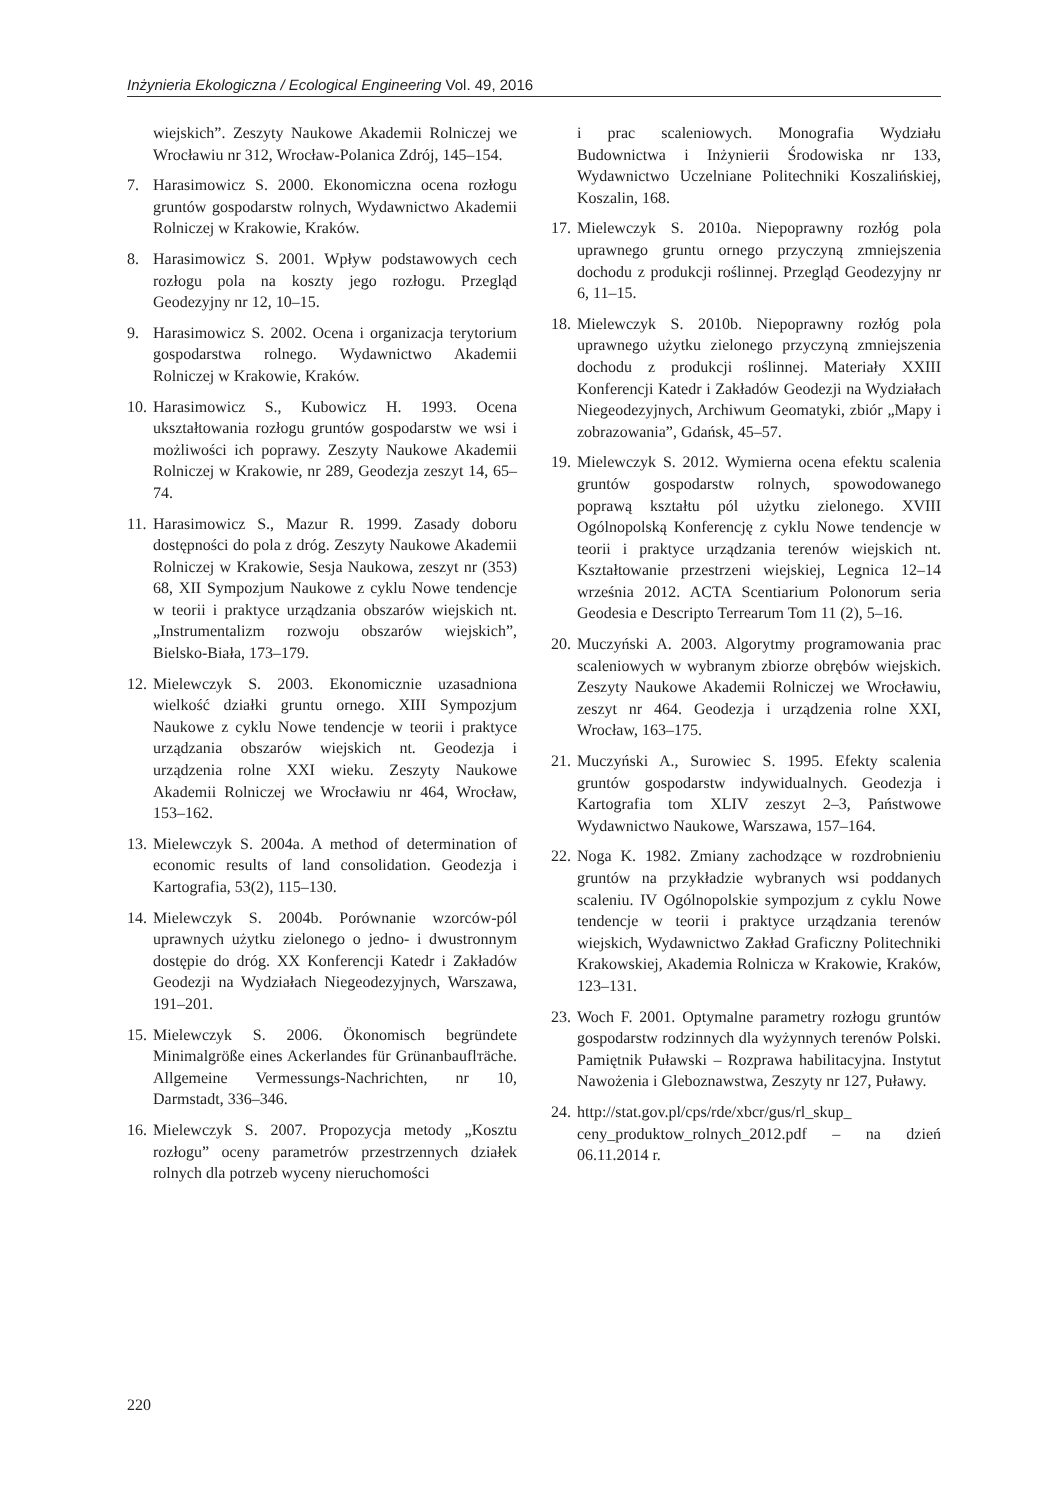Inżynieria Ekologiczna / Ecological Engineering Vol. 49, 2016
wiejskich”. Zeszyty Naukowe Akademii Rolniczej we Wrocławiu nr 312, Wrocław-Polanica Zdrój, 145–154.
7. Harasimowicz S. 2000. Ekonomiczna ocena rozłogu gruntów gospodarstw rolnych, Wydawnictwo Akademii Rolniczej w Krakowie, Kraków.
8. Harasimowicz S. 2001. Wpływ podstawowych cech rozłogu pola na koszty jego rozłogu. Przegląd Geodezyjny nr 12, 10–15.
9. Harasimowicz S. 2002. Ocena i organizacja terytorium gospodarstwa rolnego. Wydawnictwo Akademii Rolniczej w Krakowie, Kraków.
10. Harasimowicz S., Kubowicz H. 1993. Ocena ukształtowania rozłogu gruntów gospodarstw we wsi i możliwości ich poprawy. Zeszyty Naukowe Akademii Rolniczej w Krakowie, nr 289, Geodezja zeszyt 14, 65–74.
11. Harasimowicz S., Mazur R. 1999. Zasady doboru dostępności do pola z dróg. Zeszyty Naukowe Akademii Rolniczej w Krakowie, Sesja Naukowa, zeszyt nr (353) 68, XII Sympozjum Naukowe z cyklu Nowe tendencje w teorii i praktyce urządzania obszarów wiejskich nt. „Instrumentalizm rozwoju obszarów wiejskich”, Bielsko-Biała, 173–179.
12. Mielewczyk S. 2003. Ekonomicznie uzasadniona wielkość działki gruntu ornego. XIII Sympozjum Naukowe z cyklu Nowe tendencje w teorii i praktyce urządzania obszarów wiejskich nt. Geodezja i urządzenia rolne XXI wieku. Zeszyty Naukowe Akademii Rolniczej we Wrocławiu nr 464, Wrocław, 153–162.
13. Mielewczyk S. 2004a. A method of determination of economic results of land consolidation. Geodezja i Kartografia, 53(2), 115–130.
14. Mielewczyk S. 2004b. Porównanie wzorców-pól uprawnych użytku zielonego o jedno- i dwustronnym dostępie do dróg. XX Konferencji Katedr i Zakładów Geodezji na Wydziałach Niegeodezyjnych, Warszawa, 191–201.
15. Mielewczyk S. 2006. Ökonomisch begründete Minimalgröße eines Ackerlandes für Grünanbauflтäche. Allgemeine Vermessungs-Nachrichten, nr 10, Darmstadt, 336–346.
16. Mielewczyk S. 2007. Propozycja metody „Kosztu rozłogu” oceny parametrów przestrzennych działek rolnych dla potrzeb wyceny nieruchomości
i prac scaleniowych. Monografia Wydziału Budownictwa i Inżynierii Środowiska nr 133, Wydawnictwo Uczelniane Politechniki Koszalińskiej, Koszalin, 168.
17. Mielewczyk S. 2010a. Niepoprawny rozłóg pola uprawnego gruntu ornego przyczyną zmniejszenia dochodu z produkcji roślinnej. Przegląd Geodezyjny nr 6, 11–15.
18. Mielewczyk S. 2010b. Niepoprawny rozłóg pola uprawnego użytku zielonego przyczyną zmniejszenia dochodu z produkcji roślinnej. Materiały XXIII Konferencji Katedr i Zakładów Geodezji na Wydziałach Niegeodezyjnych, Archiwum Geomatyki, zbiór „Mapy i zobrazowania”, Gdańsk, 45–57.
19. Mielewczyk S. 2012. Wymierna ocena efektu scalenia gruntów gospodarstw rolnych, spowodowanego poprawą kształtu pól użytku zielonego. XVIII Ogólnopolską Konferencję z cyklu Nowe tendencje w teorii i praktyce urządzania terenów wiejskich nt. Kształtowanie przestrzeni wiejskiej, Legnica 12–14 września 2012. ACTA Scentiarium Polonorum seria Geodesia e Descripto Terrearum Tom 11 (2), 5–16.
20. Muczyński A. 2003. Algorytmy programowania prac scaleniowych w wybranym zbiorze obrębów wiejskich. Zeszyty Naukowe Akademii Rolniczej we Wrocławiu, zeszyt nr 464. Geodezja i urządzenia rolne XXI, Wrocław, 163–175.
21. Muczyński A., Surowiec S. 1995. Efekty scalenia gruntów gospodarstw indywidualnych. Geodezja i Kartografia tom XLIV zeszyt 2–3, Państwowe Wydawnictwo Naukowe, Warszawa, 157–164.
22. Noga K. 1982. Zmiany zachodzące w rozdrobnieniu gruntów na przykładzie wybranych wsi poddanych scaleniu. IV Ogólnopolskie sympozjum z cyklu Nowe tendencje w teorii i praktyce urządzania terenów wiejskich, Wydawnictwo Zakład Graficzny Politechniki Krakowskiej, Akademia Rolnicza w Krakowie, Kraków, 123–131.
23. Woch F. 2001. Optymalne parametry rozłogu gruntów gospodarstw rodzinnych dla wyżynnych terenów Polski. Pamiętnik Puławski – Rozprawa habilitacyjna. Instytut Nawożenia i Gleboznawstwa, Zeszyty nr 127, Puławy.
24. http://stat.gov.pl/cps/rde/xbcr/gus/rl_skup_ ceny_produktow_rolnych_2012.pdf – na dzień 06.11.2014 r.
220